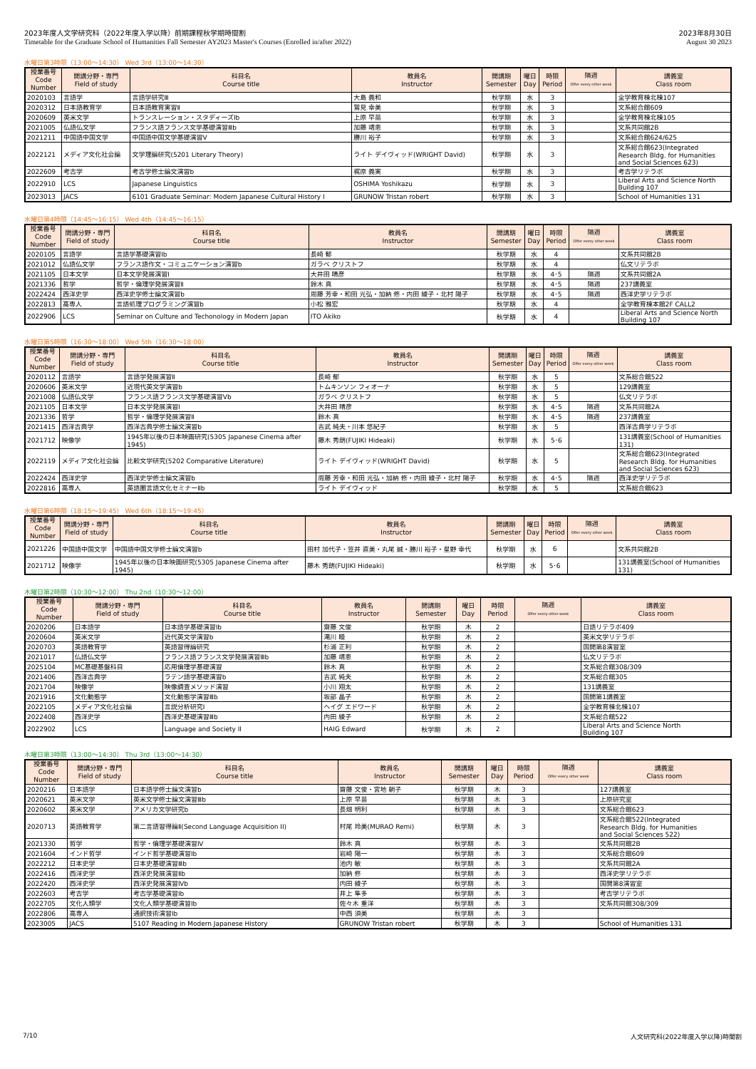2023年度人文学研究科（2022年度入学以降）前期課程秋学期時間割
Timetable for the Graduate School of Humanities Fall Semester AY2023 Master's Courses (Enrolled in/after 2022)
2023年8月30日
August 30 2023
水曜日第3時限（13:00～14:30） Wed 3rd（13:00～14:30）
| 授業番号 Code Number | 開講分野・専門 Field of study | 科目名 Course title | 教員名 Instructor | 開講期 Semester | 曜日 Day | 時限 Period | 隔週 Offer every other week | 講義室 Class room |
| --- | --- | --- | --- | --- | --- | --- | --- | --- |
| 2020103 | 言語学 | 言語学研究Ⅲ | 大島 義和 | 秋学期 | 水 | 3 | | 全学教育棟北棟107 |
| 2020312 | 日本語教育学 | 日本語教育実習Ⅱ | 鷲見 幸美 | 秋学期 | 水 | 3 | | 文系総合館609 |
| 2020609 | 英米文学 | トランスレーション・スタディーズⅠb | 上原 早苗 | 秋学期 | 水 | 3 | | 全学教育棟北棟105 |
| 2021005 | 仏語仏文学 | フランス語フランス文学基礎演習Ⅲb | 加藤 靖恵 | 秋学期 | 水 | 3 | | 文系共同館2B |
| 2021211 | 中国語中国文学 | 中国語中国文学基礎演習Ⅴ | 勝川 裕子 | 秋学期 | 水 | 3 | | 文系総合館624/625 |
| 2022121 | メディア文化社会論 | 文学理論研究(5201 Literary Theory) | ライト デイヴィッド(WRIGHT David) | 秋学期 | 水 | 3 | | 文系総合館623(Integrated Research Bldg. for Humanities and Social Sciences 623) |
| 2022609 | 考古学 | 考古学修士論文演習b | 梶原 義実 | 秋学期 | 水 | 3 | | 考古学リテラボ |
| 2022910 | LCS | Japanese Linguistics | OSHIMA Yoshikazu | 秋学期 | 水 | 3 | | Liberal Arts and Science North Building 107 |
| 2023013 | JACS | 6101 Graduate Seminar: Modern Japanese Cultural History I | GRUNOW Tristan robert | 秋学期 | 水 | 3 | | School of Humanities 131 |
水曜日第4時限（14:45～16:15） Wed 4th（14:45～16:15）
| 授業番号 Code Number | 開講分野・専門 Field of study | 科目名 Course title | 教員名 Instructor | 開講期 Semester | 曜日 Day | 時限 Period | 隔週 Offer every other week | 講義室 Class room |
| --- | --- | --- | --- | --- | --- | --- | --- | --- |
| 2020105 | 言語学 | 言語学基礎演習Ⅰb | 長崎 郁 | 秋学期 | 水 | 4 | | 文系共同館2B |
| 2021012 | 仏語仏文学 | フランス語作文・コミュニケーション演習b | ガラベ クリストフ | 秋学期 | 水 | 4 | | 仏文リテラボ |
| 2021105 | 日本文学 | 日本文学発展演習Ⅰ | 大井田 晴彦 | 秋学期 | 水 | 4･5 | 隔週 | 文系共同館2A |
| 2021336 | 哲学 | 哲学・倫理学発展演習Ⅱ | 鈴木 真 | 秋学期 | 水 | 4･5 | 隔週 | 237講義室 |
| 2022424 | 西洋史学 | 西洋史学修士論文演習b | 周藤 芳幸・和田 光弘・加納 修・内田 綾子・北村 陽子 | 秋学期 | 水 | 4･5 | 隔週 | 西洋史学リテラボ |
| 2022813 | 高専人 | 言語処理プログラミング演習b | 小松 雅宏 | 秋学期 | 水 | 4 | | 全学教育棟本館2F CALL2 |
| 2022906 | LCS | Seminar on Culture and Techonology in Modern Japan | ITO Akiko | 秋学期 | 水 | 4 | | Liberal Arts and Science North Building 107 |
水曜日第5時限（16:30～18:00） Wed 5th（16:30～18:00）
| 授業番号 Code Number | 開講分野・専門 Field of study | 科目名 Course title | 教員名 Instructor | 開講期 Semester | 曜日 Day | 時限 Period | 隔週 Offer every other week | 講義室 Class room |
| --- | --- | --- | --- | --- | --- | --- | --- | --- |
| 2020112 | 言語学 | 言語学発展演習Ⅱ | 長崎 郁 | 秋学期 | 水 | 5 | | 文系総合館522 |
| 2020606 | 英米文学 | 近現代英文学演習b | トムキンソン フィオーナ | 秋学期 | 水 | 5 | | 129講義室 |
| 2021008 | 仏語仏文学 | フランス語フランス文学基礎演習Ⅴb | ガラベ クリストフ | 秋学期 | 水 | 5 | | 仏文リテラボ |
| 2021105 | 日本文学 | 日本文学発展演習Ⅰ | 大井田 晴彦 | 秋学期 | 水 | 4･5 | 隔週 | 文系共同館2A |
| 2021336 | 哲学 | 哲学・倫理学発展演習Ⅱ | 鈴木 真 | 秋学期 | 水 | 4･5 | 隔週 | 237講義室 |
| 2021415 | 西洋古典学 | 西洋古典学修士論文演習b | 吉武 純夫・川本 悠紀子 | 秋学期 | 水 | 5 | | 西洋古典学リテラボ |
| 2021712 | 映像学 | 1945年以後の日本映画研究(5305 Japanese Cinema after 1945) | 藤木 秀朗(FUJIKI Hideaki) | 秋学期 | 水 | 5･6 | | 131講義室(School of Humanities 131) |
| 2022119 | メディア文化社会論 | 比較文学研究(5202 Comparative Literature) | ライト デイヴィッド(WRIGHT David) | 秋学期 | 水 | 5 | | 文系総合館623(Integrated Research Bldg. for Humanities and Social Sciences 623) |
| 2022424 | 西洋史学 | 西洋史学修士論文演習b | 周藤 芳幸・和田 光弘・加納 修・内田 綾子・北村 陽子 | 秋学期 | 水 | 4･5 | 隔週 | 西洋史学リテラボ |
| 2022816 | 高専人 | 英語圏言語文化セミナーⅡb | ライト デイヴィッド | 秋学期 | 水 | 5 | | 文系総合館623 |
水曜日第6時限（18:15～19:45） Wed 6th（18:15～19:45）
| 授業番号 Code Number | 開講分野・専門 Field of study | 科目名 Course title | 教員名 Instructor | 開講期 Semester | 曜日 Day | 時限 Period | 隔週 Offer every other week | 講義室 Class room |
| --- | --- | --- | --- | --- | --- | --- | --- | --- |
| 2021226 | 中国語中国文学 | 中国語中国文学修士論文演習b | 田村 加代子・笠井 直美・丸尾 誠・勝川 裕子・星野 幸代 | 秋学期 | 水 | 6 | | 文系共同館2B |
| 2021712 | 映像学 | 1945年以後の日本映画研究(5305 Japanese Cinema after 1945) | 藤木 秀朗(FUJIKI Hideaki) | 秋学期 | 水 | 5･6 | | 131講義室(School of Humanities 131) |
木曜日第2時限（10:30～12:00） Thu 2nd（10:30～12:00）
| 授業番号 Code Number | 開講分野・専門 Field of study | 科目名 Course title | 教員名 Instructor | 開講期 Semester | 曜日 Day | 時限 Period | 隔週 Offer every other week | 講義室 Class room |
| --- | --- | --- | --- | --- | --- | --- | --- | --- |
| 2020206 | 日本語学 | 日本語学基礎演習Ⅰb | 齋藤 文俊 | 秋学期 | 木 | 2 | | 日語リテラボ409 |
| 2020604 | 英米文学 | 近代英文学演習b | 滝川 睦 | 秋学期 | 木 | 2 | | 英米文学リテラボ |
| 2020703 | 英語教育学 | 英語習得論研究 | 杉浦 正利 | 秋学期 | 木 | 2 | | 国開第8演習室 |
| 2021017 | 仏語仏文学 | フランス語フランス文学発展演習Ⅲb | 加藤 靖恵 | 秋学期 | 木 | 2 | | 仏文リテラボ |
| 2025104 | MC基礎基盤科目 | 応用倫理学基礎演習 | 鈴木 真 | 秋学期 | 木 | 2 | | 文系総合館308/309 |
| 2021406 | 西洋古典学 | ラテン語学基礎演習b | 吉武 純夫 | 秋学期 | 木 | 2 | | 文系総合館305 |
| 2021704 | 映像学 | 映像調査メソッド演習 | 小川 翔太 | 秋学期 | 木 | 2 | | 131講義室 |
| 2021916 | 文化動態学 | 文化動態学演習Ⅲb | 坂部 晶子 | 秋学期 | 木 | 2 | | 国開第1講義室 |
| 2022105 | メディア文化社会論 | 言説分析研究Ⅰ | ヘイグ エドワード | 秋学期 | 木 | 2 | | 全学教育棟北棟107 |
| 2022408 | 西洋史学 | 西洋史基礎演習Ⅲb | 内田 綾子 | 秋学期 | 木 | 2 | | 文系総合館522 |
| 2022902 | LCS | Language and Society II | HAIG Edward | 秋学期 | 木 | 2 | | Liberal Arts and Science North Building 107 |
木曜日第3時限（13:00～14:30） Thu 3rd（13:00～14:30）
| 授業番号 Code Number | 開講分野・専門 Field of study | 科目名 Course title | 教員名 Instructor | 開講期 Semester | 曜日 Day | 時限 Period | 隔週 Offer every other week | 講義室 Class room |
| --- | --- | --- | --- | --- | --- | --- | --- | --- |
| 2020216 | 日本語学 | 日本語学修士論文演習b | 齋藤 文俊・宮地 朝子 | 秋学期 | 木 | 3 | | 127講義室 |
| 2020621 | 英米文学 | 英米文学修士論文演習Ⅲb | 上原 早苗 | 秋学期 | 木 | 3 | | 上原研究室 |
| 2020602 | 英米文学 | アメリカ文学研究b | 長畑 明利 | 秋学期 | 木 | 3 | | 文系総合館623 |
| 2020713 | 英語教育学 | 第二言語習得論Ⅱ(Second Language Acquisition II) | 村尾 玲美(MURAO Remi) | 秋学期 | 木 | 3 | | 文系総合館522(Integrated Research Bldg. for Humanities and Social Sciences 522) |
| 2021330 | 哲学 | 哲学・倫理学基礎演習Ⅳ | 鈴木 真 | 秋学期 | 木 | 3 | | 文系共同館2B |
| 2021604 | インド哲学 | インド哲学基礎演習Ⅰb | 岩崎 陽一 | 秋学期 | 木 | 3 | | 文系総合館609 |
| 2022212 | 日本史学 | 日本史基礎演習Ⅲb | 池内 敏 | 秋学期 | 木 | 3 | | 文系共同館2A |
| 2022416 | 西洋史学 | 西洋史発展演習Ⅱb | 加納 修 | 秋学期 | 木 | 3 | | 西洋史学リテラボ |
| 2022420 | 西洋史学 | 西洋史発展演習Ⅳb | 内田 綾子 | 秋学期 | 木 | 3 | | 国開第8演習室 |
| 2022603 | 考古学 | 考古学基礎演習Ⅰb | 井上 隼多 | 秋学期 | 木 | 3 | | 考古学リテラボ |
| 2022705 | 文化人類学 | 文化人類学基礎演習Ⅰb | 佐々木 重洋 | 秋学期 | 木 | 3 | | 文系共同館308/309 |
| 2022806 | 高専人 | 通訳技術演習Ⅰb | 中西 須美 | 秋学期 | 木 | 3 | | |
| 2023005 | JACS | 5107 Reading in Modern Japanese History | GRUNOW Tristan robert | 秋学期 | 木 | 3 | | School of Humanities 131 |
7/10 人文研究科(2022年度入学以降)時間割